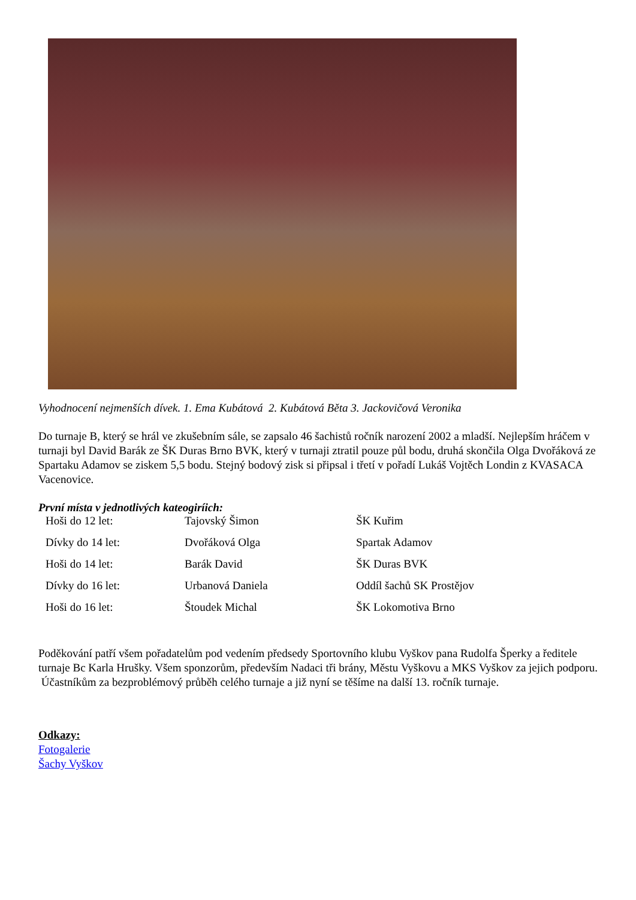Vyhodnocení nejmenších dívek. 1. Ema Kubátová 2. Kubátová Běta 3. Jackovičová Veronika
Do turnaje B, který se hrál ve zkušebním sále, se zapsalo 46 šachistů ročník narození 2002 a mladší. Nejlepším hráčem v turnaji byl David Barák ze ŠK Duras Brno BVK, který v turnaji ztratil pouze půl bodu, druhá skončila Olga Dvořáková ze Spartaku Adamov se ziskem 5,5 bodu. Stejný bodový zisk si připsal i třetí v pořadí Lukáš Vojtěch Londin z KVASACA Vacenovice.
První místa v jednotlivých kateogiríich:
| Hoši do 12 let: | Tajovský Šimon | ŠK Kuřim |
| Dívky do 14 let: | Dvořáková Olga | Spartak Adamov |
| Hoši do 14 let: | Barák David | ŠK Duras BVK |
| Dívky do 16 let: | Urbanová Daniela | Oddíl šachů SK Prostějov |
| Hoši do 16 let: | Štoudek Michal | ŠK Lokomotiva Brno |
Poděkování patří všem pořadatelům pod vedením předsedy Sportovního klubu Vyškov pana Rudolfa Šperky a ředitele turnaje Bc Karla Hrušky. Všem sponzorům, především Nadaci tři brány, Městu Vyškovu a MKS Vyškov za jejich podporu. Účastníkům za bezproblémový průběh celého turnaje a již nyní se těšíme na další 13. ročník turnaje.
Odkazy:
Fotogalerie
Šachy Vyškov